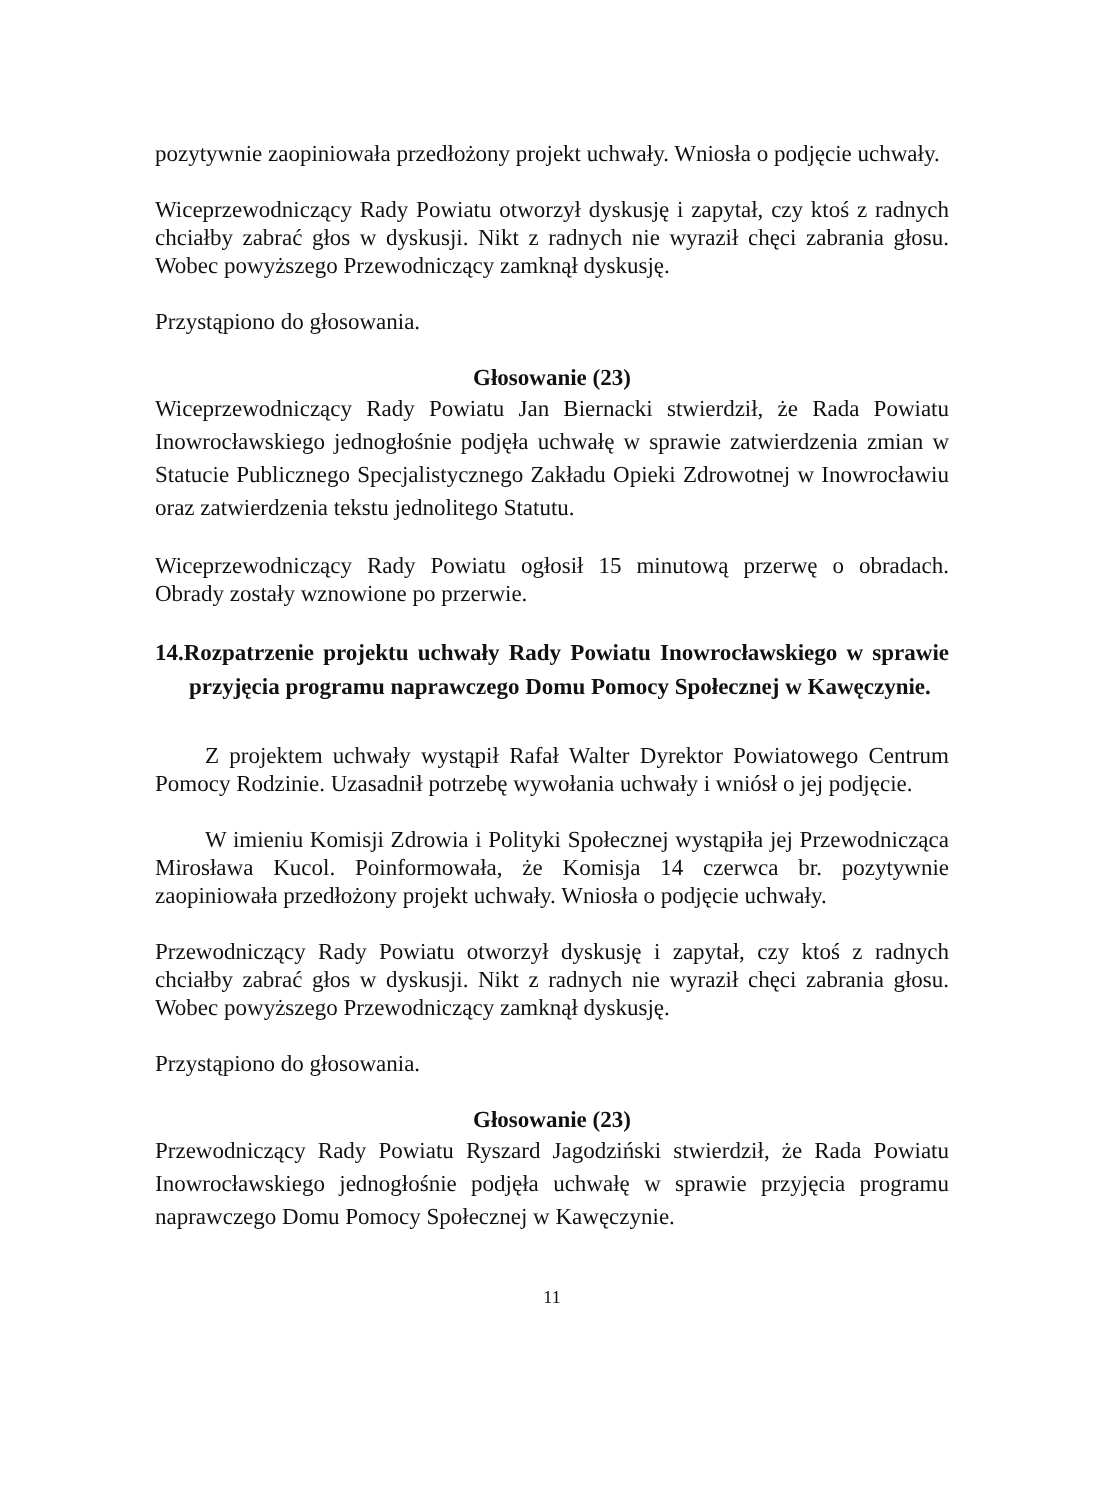pozytywnie zaopiniowała przedłożony projekt uchwały. Wniosła o podjęcie uchwały.
Wiceprzewodniczący Rady Powiatu otworzył dyskusję i zapytał, czy ktoś z radnych chciałby zabrać głos w dyskusji. Nikt z radnych nie wyraził chęci zabrania głosu. Wobec powyższego Przewodniczący zamknął dyskusję.
Przystąpiono do głosowania.
Głosowanie (23)
Wiceprzewodniczący Rady Powiatu Jan Biernacki stwierdził, że Rada Powiatu Inowrocławskiego jednogłośnie podjęła uchwałę w sprawie zatwierdzenia zmian w Statucie Publicznego Specjalistycznego Zakładu Opieki Zdrowotnej w Inowrocławiu oraz zatwierdzenia tekstu jednolitego Statutu.
Wiceprzewodniczący Rady Powiatu ogłosił 15 minutową przerwę o obradach. Obrady zostały wznowione po przerwie.
14.Rozpatrzenie projektu uchwały Rady Powiatu Inowrocławskiego w sprawie przyjęcia programu naprawczego Domu Pomocy Społecznej w Kawęczynie.
Z projektem uchwały wystąpił Rafał Walter Dyrektor Powiatowego Centrum Pomocy Rodzinie. Uzasadnił potrzebę wywołania uchwały i wniósł o jej podjęcie.
W imieniu Komisji Zdrowia i Polityki Społecznej wystąpiła jej Przewodnicząca Mirosława Kucol. Poinformowała, że Komisja 14 czerwca br. pozytywnie zaopiniowała przedłożony projekt uchwały. Wniosła o podjęcie uchwały.
Przewodniczący Rady Powiatu otworzył dyskusję i zapytał, czy ktoś z radnych chciałby zabrać głos w dyskusji. Nikt z radnych nie wyraził chęci zabrania głosu. Wobec powyższego Przewodniczący zamknął dyskusję.
Przystąpiono do głosowania.
Głosowanie (23)
Przewodniczący Rady Powiatu Ryszard Jagodziński stwierdził, że Rada Powiatu Inowrocławskiego jednogłośnie podjęła uchwałę w sprawie przyjęcia programu naprawczego Domu Pomocy Społecznej w Kawęczynie.
11